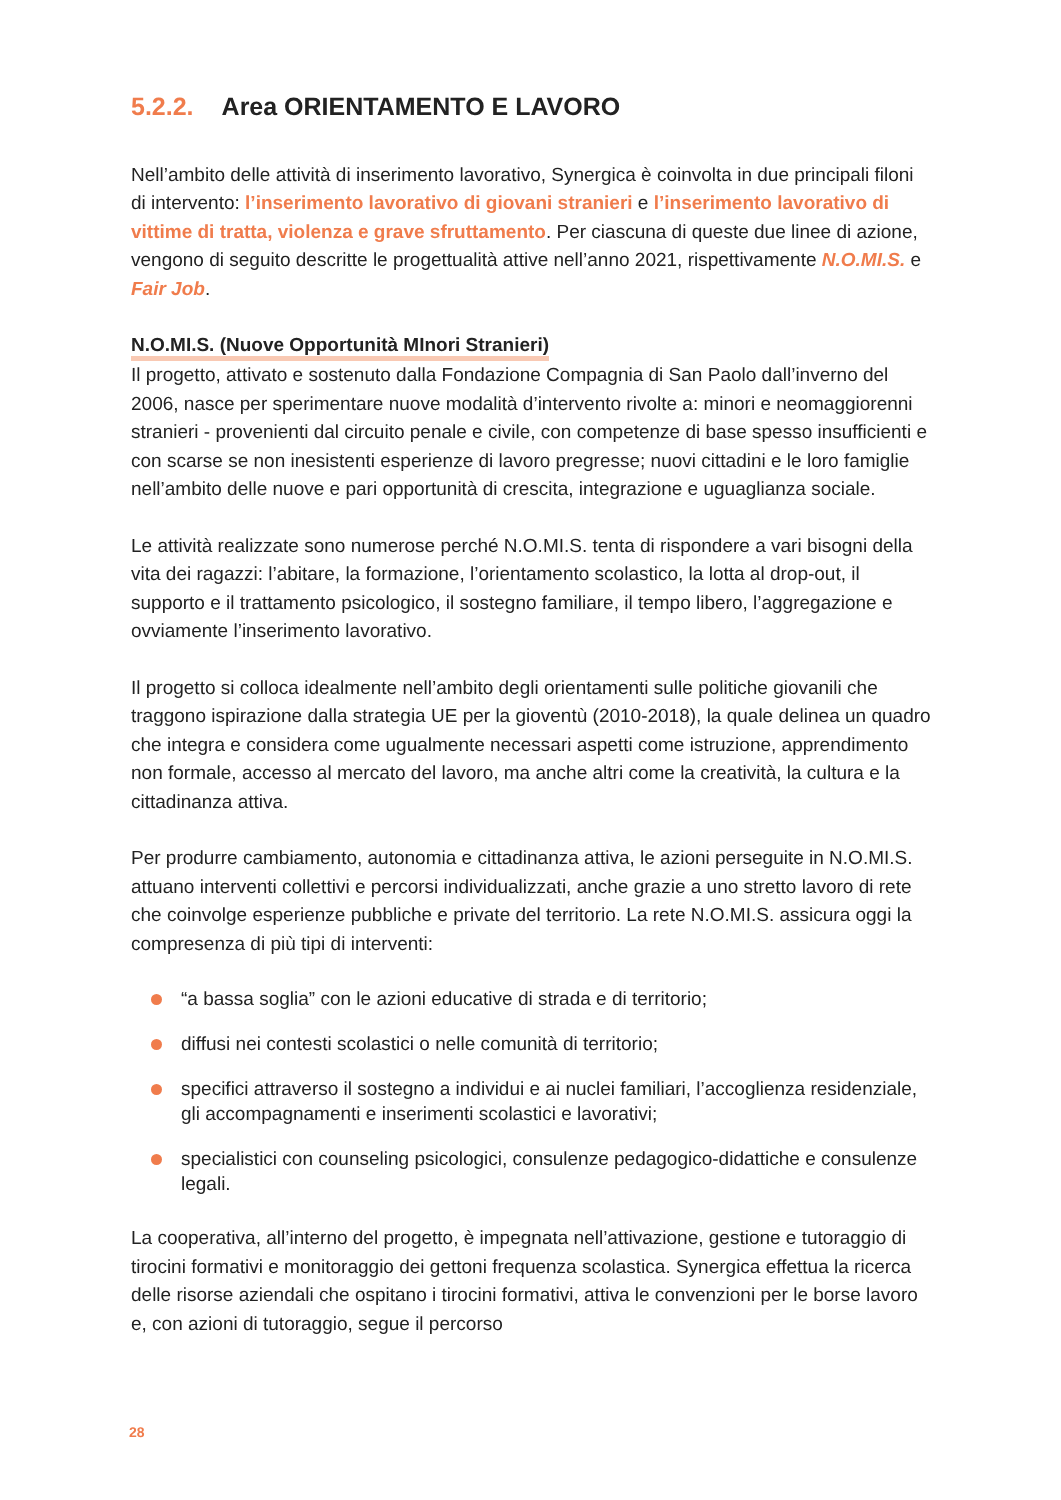5.2.2. Area ORIENTAMENTO E LAVORO
Nell’ambito delle attività di inserimento lavorativo, Synergica è coinvolta in due principali filoni di intervento: l’inserimento lavorativo di giovani stranieri e l’inserimento lavorativo di vittime di tratta, violenza e grave sfruttamento. Per ciascuna di queste due linee di azione, vengono di seguito descritte le progettualità attive nell’anno 2021, rispettivamente N.O.MI.S. e Fair Job.
N.O.MI.S. (Nuove Opportunità MInori Stranieri)
Il progetto, attivato e sostenuto dalla Fondazione Compagnia di San Paolo dall’inverno del 2006, nasce per sperimentare nuove modalità d’intervento rivolte a: minori e neomaggiorenni stranieri - provenienti dal circuito penale e civile, con competenze di base spesso insufficienti e con scarse se non inesistenti esperienze di lavoro pregresse; nuovi cittadini e le loro famiglie nell’ambito delle nuove e pari opportunità di crescita, integrazione e uguaglianza sociale.
Le attività realizzate sono numerose perché N.O.MI.S. tenta di rispondere a vari bisogni della vita dei ragazzi: l’abitare, la formazione, l’orientamento scolastico, la lotta al drop-out, il supporto e il trattamento psicologico, il sostegno familiare, il tempo libero, l’aggregazione e ovviamente l’inserimento lavorativo.
Il progetto si colloca idealmente nell’ambito degli orientamenti sulle politiche giovanili che traggono ispirazione dalla strategia UE per la gioventù (2010-2018), la quale delinea un quadro che integra e considera come ugualmente necessari aspetti come istruzione, apprendimento non formale, accesso al mercato del lavoro, ma anche altri come la creatività, la cultura e la cittadinanza attiva.
Per produrre cambiamento, autonomia e cittadinanza attiva, le azioni perseguite in N.O.MI.S. attuano interventi collettivi e percorsi individualizzati, anche grazie a uno stretto lavoro di rete che coinvolge esperienze pubbliche e private del territorio. La rete N.O.MI.S. assicura oggi la compresenza di più tipi di interventi:
“a bassa soglia” con le azioni educative di strada e di territorio;
diffusi nei contesti scolastici o nelle comunità di territorio;
specifici attraverso il sostegno a individui e ai nuclei familiari, l’accoglienza residenziale, gli accompagnamenti e inserimenti scolastici e lavorativi;
specialistici con counseling psicologici, consulenze pedagogico-didattiche e consulenze legali.
La cooperativa, all’interno del progetto, è impegnata nell’attivazione, gestione e tutoraggio di tirocini formativi e monitoraggio dei gettoni frequenza scolastica. Synergica effettua la ricerca delle risorse aziendali che ospitano i tirocini formativi, attiva le convenzioni per le borse lavoro e, con azioni di tutoraggio, segue il percorso
28